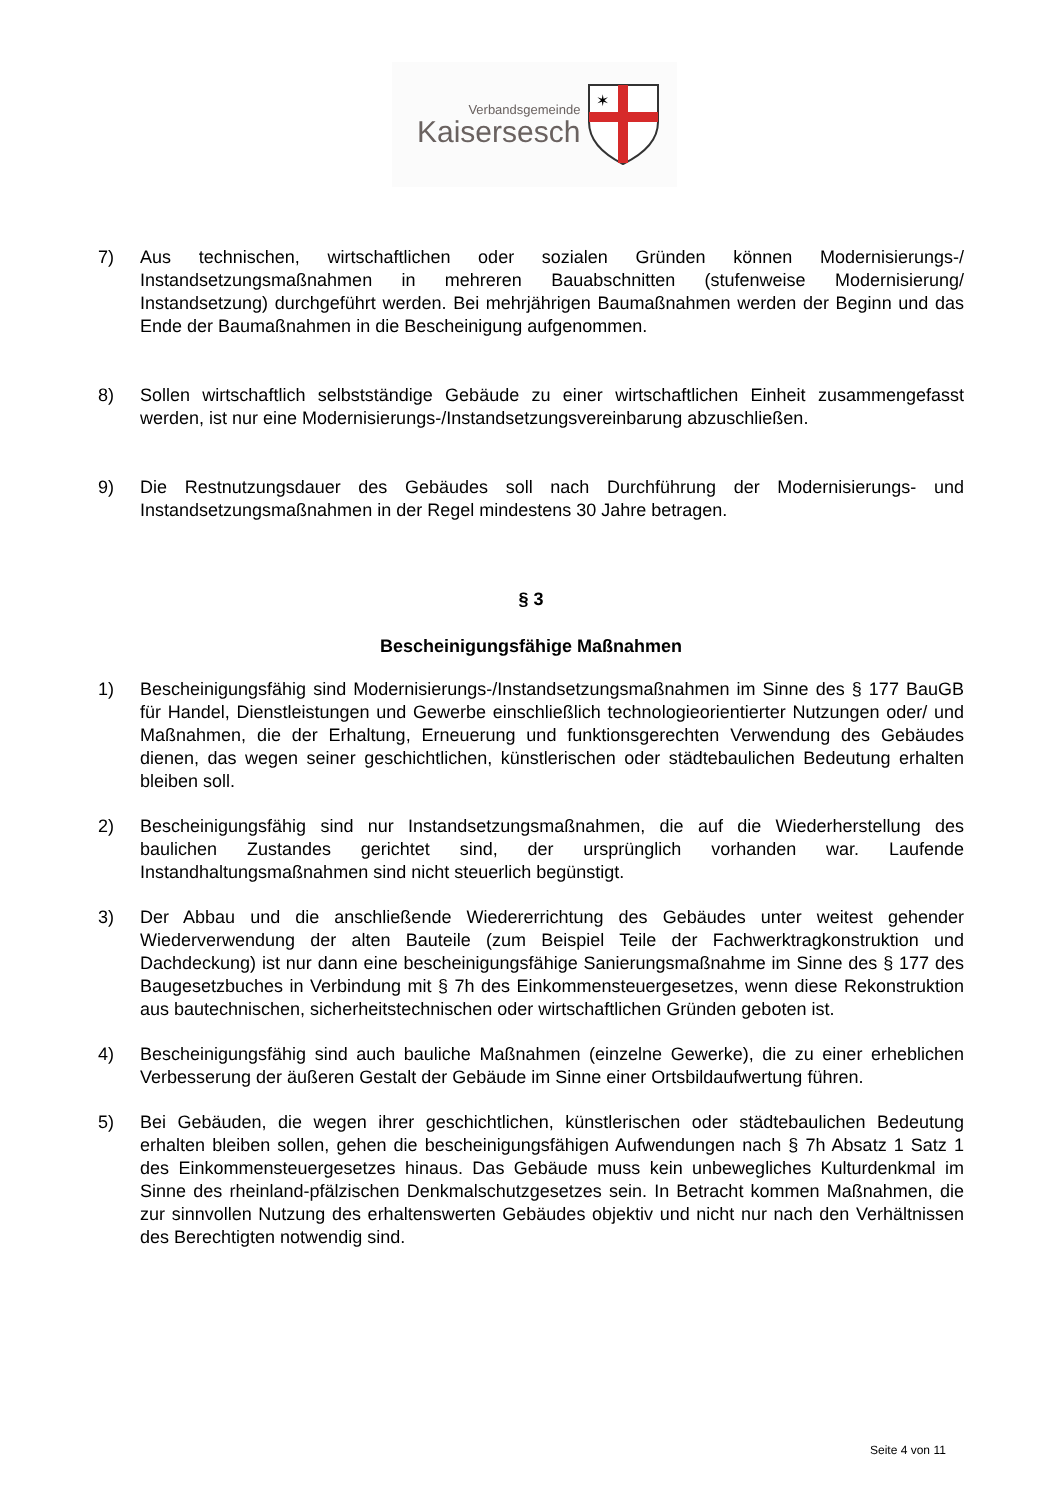Verbandsgemeinde
Kaisersesch
✶
7) Aus technischen, wirtschaftlichen oder sozialen Gründen können Modernisierungs-/ Instandsetzungsmaßnahmen in mehreren Bauabschnitten (stufenweise Modernisierung/ Instandsetzung) durchgeführt werden. Bei mehrjährigen Baumaßnahmen werden der Beginn und das Ende der Baumaßnahmen in die Bescheinigung aufgenommen.
8) Sollen wirtschaftlich selbstständige Gebäude zu einer wirtschaftlichen Einheit zusammengefasst werden, ist nur eine Modernisierungs-/Instandsetzungsvereinbarung abzuschließen.
9) Die Restnutzungsdauer des Gebäudes soll nach Durchführung der Modernisierungs- und Instandsetzungsmaßnahmen in der Regel mindestens 30 Jahre betragen.
§ 3
Bescheinigungsfähige Maßnahmen
1) Bescheinigungsfähig sind Modernisierungs-/Instandsetzungsmaßnahmen im Sinne des § 177 BauGB für Handel, Dienstleistungen und Gewerbe einschließlich technologieorientierter Nutzungen oder/ und Maßnahmen, die der Erhaltung, Erneuerung und funktionsgerechten Verwendung des Gebäudes dienen, das wegen seiner geschichtlichen, künstlerischen oder städtebaulichen Bedeutung erhalten bleiben soll.
2) Bescheinigungsfähig sind nur Instandsetzungsmaßnahmen, die auf die Wiederherstellung des baulichen Zustandes gerichtet sind, der ursprünglich vorhanden war. Laufende Instandhaltungsmaßnahmen sind nicht steuerlich begünstigt.
3) Der Abbau und die anschließende Wiedererrichtung des Gebäudes unter weitest gehender Wiederverwendung der alten Bauteile (zum Beispiel Teile der Fachwerktragkonstruktion und Dachdeckung) ist nur dann eine bescheinigungsfähige Sanierungsmaßnahme im Sinne des § 177 des Baugesetzbuches in Verbindung mit § 7h des Einkommensteuergesetzes, wenn diese Rekonstruktion aus bautechnischen, sicherheitstechnischen oder wirtschaftlichen Gründen geboten ist.
4) Bescheinigungsfähig sind auch bauliche Maßnahmen (einzelne Gewerke), die zu einer erheblichen Verbesserung der äußeren Gestalt der Gebäude im Sinne einer Ortsbildaufwertung führen.
5) Bei Gebäuden, die wegen ihrer geschichtlichen, künstlerischen oder städtebaulichen Bedeutung erhalten bleiben sollen, gehen die bescheinigungsfähigen Aufwendungen nach § 7h Absatz 1 Satz 1 des Einkommensteuergesetzes hinaus. Das Gebäude muss kein unbewegliches Kulturdenkmal im Sinne des rheinland-pfälzischen Denkmalschutzgesetzes sein. In Betracht kommen Maßnahmen, die zur sinnvollen Nutzung des erhaltenswerten Gebäudes objektiv und nicht nur nach den Verhältnissen des Berechtigten notwendig sind.
Seite 4 von 11